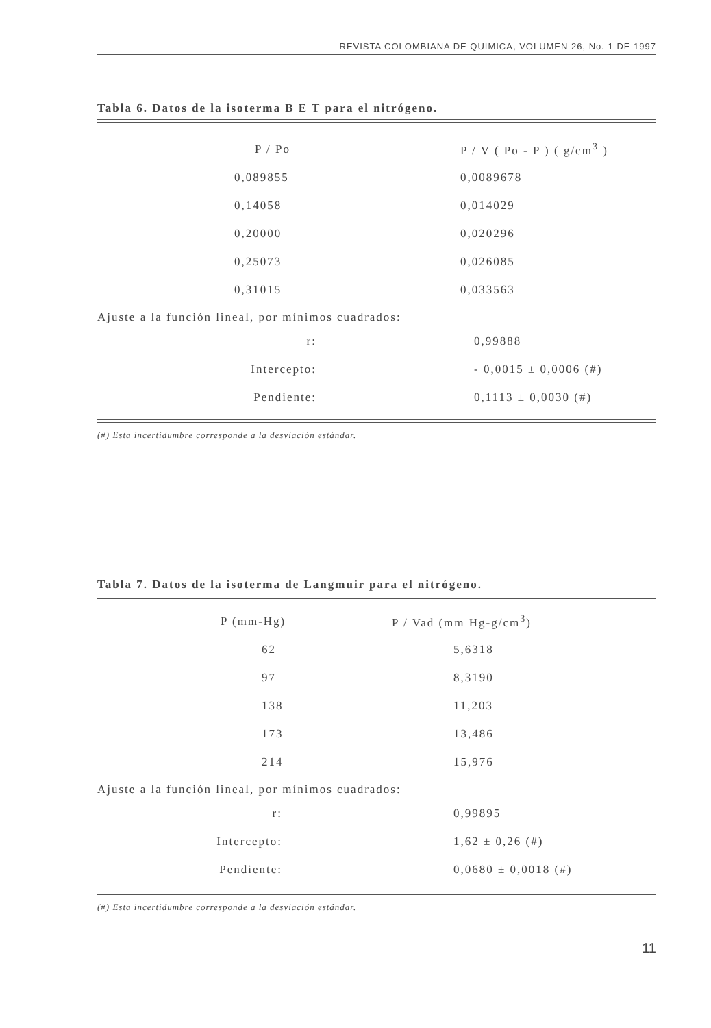REVISTA COLOMBIANA DE QUIMICA, VOLUMEN 26, No. 1 DE 1997
Tabla 6. Datos de la isoterma B E T para el nitrógeno.
| P / Po | P / V ( Po - P ) ( g/cm<sup>3</sup> ) |
| --- | --- |
| 0,089855 | 0,0089678 |
| 0,14058 | 0,014029 |
| 0,20000 | 0,020296 |
| 0,25073 | 0,026085 |
| 0,31015 | 0,033563 |
Ajuste a la función lineal, por mínimos cuadrados:
| r: | 0,99888 |
| Intercepto: | - 0,0015 ± 0,0006 (#) |
| Pendiente: | 0,1113 ± 0,0030 (#) |
(#) Esta incertidumbre corresponde a la desviación estándar.
Tabla 7. Datos de la isoterma de Langmuir para el nitrógeno.
| P (mm-Hg) | P / Vad (mm Hg-g/cm<sup>3</sup>) |
| --- | --- |
| 62 | 5,6318 |
| 97 | 8,3190 |
| 138 | 11,203 |
| 173 | 13,486 |
| 214 | 15,976 |
Ajuste a la función lineal, por mínimos cuadrados:
| r: | 0,99895 |
| Intercepto: | 1,62 ± 0,26 (#) |
| Pendiente: | 0,0680 ± 0,0018 (#) |
(#) Esta incertidumbre corresponde a la desviación estándar.
11